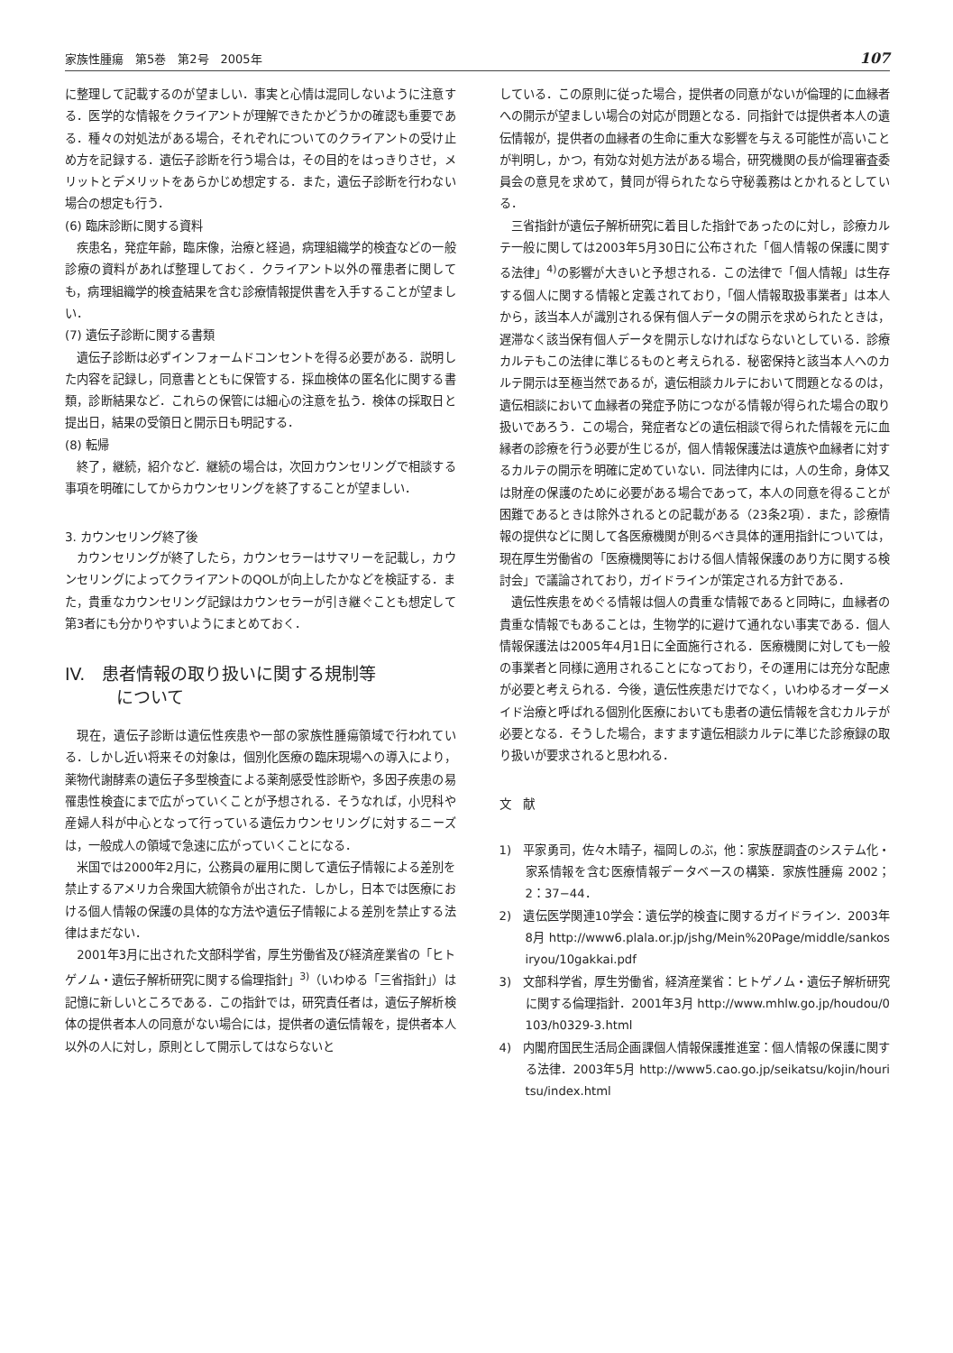家族性腫瘍　第5巻　第2号　2005年 107
に整理して記載するのが望ましい．事実と心情は混同しないように注意する．医学的な情報をクライアントが理解できたかどうかの確認も重要である．種々の対処法がある場合，それぞれについてのクライアントの受け止め方を記録する．遺伝子診断を行う場合は，その目的をはっきりさせ，メリットとデメリットをあらかじめ想定する．また，遺伝子診断を行わない場合の想定も行う．
(6) 臨床診断に関する資料
疾患名，発症年齢，臨床像，治療と経過，病理組織学的検査などの一般診療の資料があれば整理しておく．クライアント以外の罹患者に関しても，病理組織学的検査結果を含む診療情報提供書を入手することが望ましい．
(7) 遺伝子診断に関する書類
遺伝子診断は必ずインフォームドコンセントを得る必要がある．説明した内容を記録し，同意書とともに保管する．採血検体の匿名化に関する書類，診断結果など．これらの保管には細心の注意を払う．検体の採取日と提出日，結果の受領日と開示日も明記する．
(8) 転帰
終了，継続，紹介など．継続の場合は，次回カウンセリングで相談する事項を明確にしてからカウンセリングを終了することが望ましい．
3. カウンセリング終了後
カウンセリングが終了したら，カウンセラーはサマリーを記載し，カウンセリングによってクライアントのQOLが向上したかなどを検証する．また，貴重なカウンセリング記録はカウンセラーが引き継ぐことも想定して第3者にも分かりやすいようにまとめておく．
IV.　患者情報の取り扱いに関する規制等
　　　について
現在，遺伝子診断は遺伝性疾患や一部の家族性腫瘍領域で行われている．しかし近い将来その対象は，個別化医療の臨床現場への導入により，薬物代謝酵素の遺伝子多型検査による薬剤感受性診断や，多因子疾患の易罹患性検査にまで広がっていくことが予想される．そうなれば，小児科や産婦人科が中心となって行っている遺伝カウンセリングに対するニーズは，一般成人の領域で急速に広がっていくことになる．
米国では2000年2月に，公務員の雇用に関して遺伝子情報による差別を禁止するアメリカ合衆国大統領令が出された．しかし，日本では医療における個人情報の保護の具体的な方法や遺伝子情報による差別を禁止する法律はまだない．
2001年3月に出された文部科学省，厚生労働省及び経済産業省の「ヒトゲノム・遺伝子解析研究に関する倫理指針」<sup>3)</sup>（いわゆる「三省指針」）は記憶に新しいところである．この指針では，研究責任者は，遺伝子解析検体の提供者本人の同意がない場合には，提供者の遺伝情報を，提供者本人以外の人に対し，原則として開示してはならないと
している．この原則に従った場合，提供者の同意がないが倫理的に血縁者への開示が望ましい場合の対応が問題となる．同指針では提供者本人の遺伝情報が，提供者の血縁者の生命に重大な影響を与える可能性が高いことが判明し，かつ，有効な対処方法がある場合，研究機関の長が倫理審査委員会の意見を求めて，賛同が得られたなら守秘義務はとかれるとしている．
三省指針が遺伝子解析研究に着目した指針であったのに対し，診療カルテ一般に関しては2003年5月30日に公布された「個人情報の保護に関する法律」<sup>4)</sup>の影響が大きいと予想される．この法律で「個人情報」は生存する個人に関する情報と定義されており，「個人情報取扱事業者」は本人から，該当本人が識別される保有個人データの開示を求められたときは，遅滞なく該当保有個人データを開示しなければならないとしている．診療カルテもこの法律に準じるものと考えられる．秘密保持と該当本人へのカルテ開示は至極当然であるが，遺伝相談カルテにおいて問題となるのは，遺伝相談において血縁者の発症予防につながる情報が得られた場合の取り扱いであろう．この場合，発症者などの遺伝相談で得られた情報を元に血縁者の診療を行う必要が生じるが，個人情報保護法は遺族や血縁者に対するカルテの開示を明確に定めていない．同法律内には，人の生命，身体又は財産の保護のために必要がある場合であって，本人の同意を得ることが困難であるときは除外されるとの記載がある（23条2項）．また，診療情報の提供などに関して各医療機関が則るべき具体的運用指針については，現在厚生労働省の「医療機関等における個人情報保護のあり方に関する検討会」で議論されており，ガイドラインが策定される方針である．
遺伝性疾患をめぐる情報は個人の貴重な情報であると同時に，血縁者の貴重な情報でもあることは，生物学的に避けて通れない事実である．個人情報保護法は2005年4月1日に全面施行される．医療機関に対しても一般の事業者と同様に適用されることになっており，その運用には充分な配慮が必要と考えられる．今後，遺伝性疾患だけでなく，いわゆるオーダーメイド治療と呼ばれる個別化医療においても患者の遺伝情報を含むカルテが必要となる．そうした場合，ますます遺伝相談カルテに準じた診療録の取り扱いが要求されると思われる．
文　献
1)　平家勇司，佐々木晴子，福岡しのぶ，他：家族歴調査のシステム化・家系情報を含む医療情報データベースの構築．家族性腫瘍 2002；2：37−44．
2)　遺伝医学関連10学会：遺伝学的検査に関するガイドライン．2003年8月 http://www6.plala.or.jp/jshg/Mein%20Page/middle/sankosiryou/10gakkai.pdf
3)　文部科学省，厚生労働省，経済産業省：ヒトゲノム・遺伝子解析研究に関する倫理指針．2001年3月 http://www.mhlw.go.jp/houdou/0103/h0329-3.html
4)　内閣府国民生活局企画課個人情報保護推進室：個人情報の保護に関する法律．2003年5月 http://www5.cao.go.jp/seikatsu/kojin/houritsu/index.html